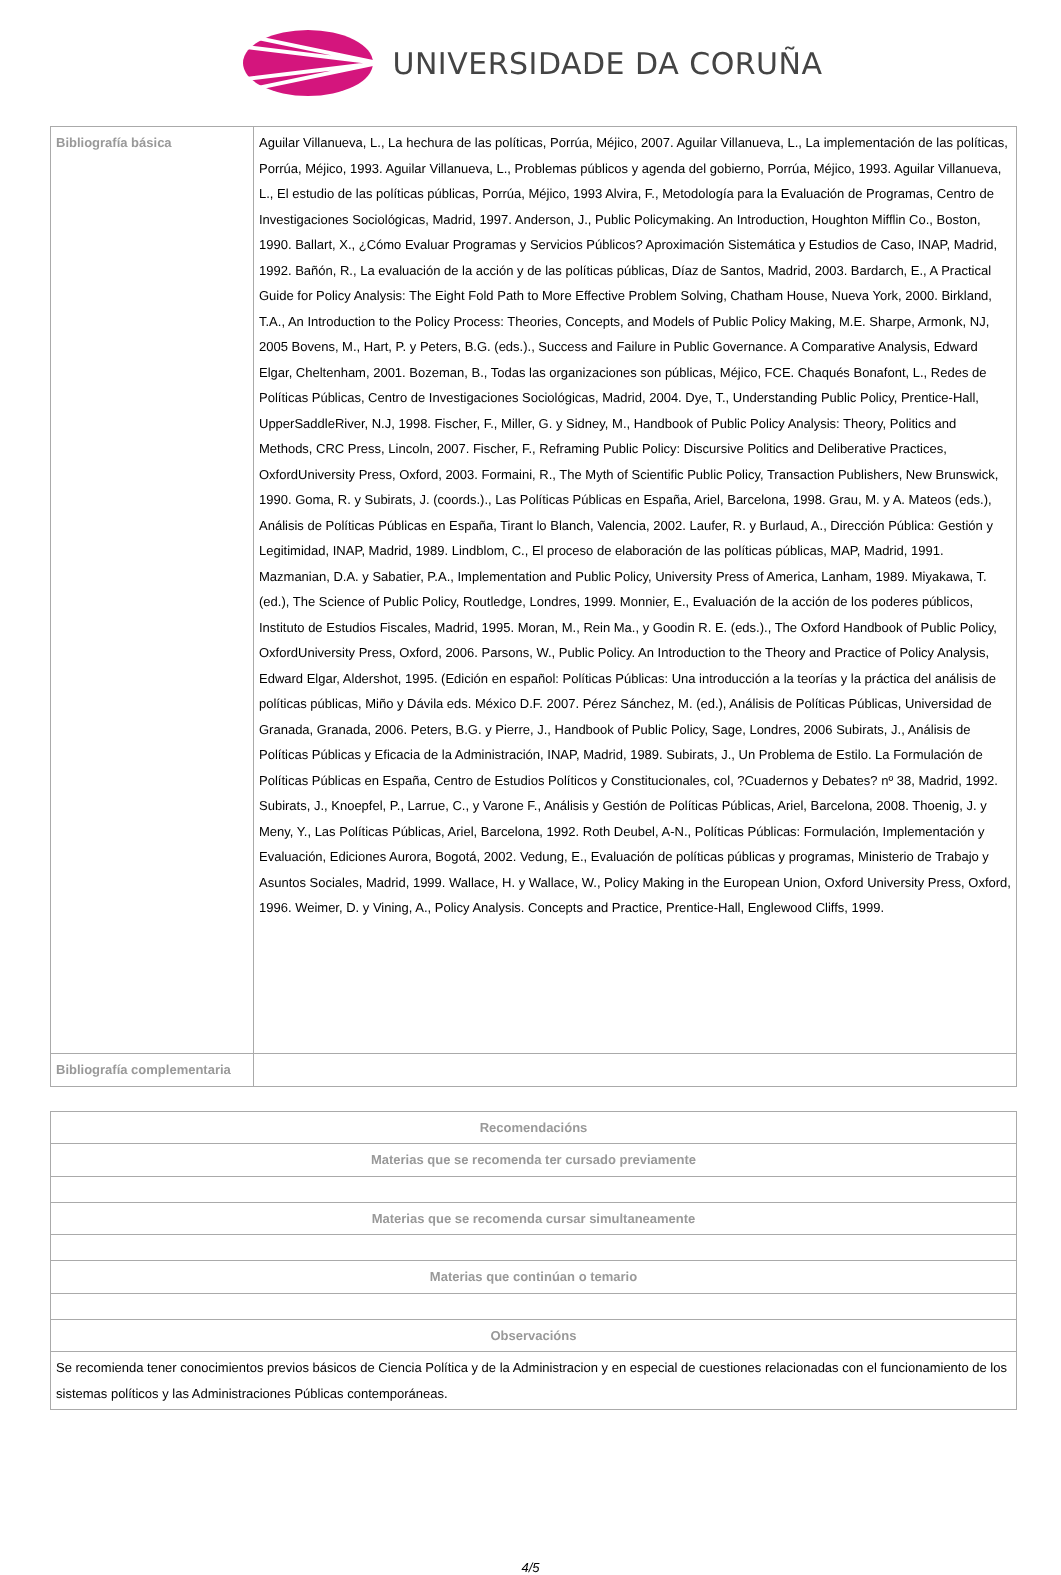UNIVERSIDADE DA CORUÑA
| Bibliografía básica | Aguilar Villanueva, L., La hechura de las políticas, Porrúa, Méjico, 2007. Aguilar Villanueva, L., La implementación de las políticas, Porrúa, Méjico, 1993. Aguilar Villanueva, L., Problemas públicos y agenda del gobierno, Porrúa, Méjico, 1993. Aguilar Villanueva, L., El estudio de las políticas públicas, Porrúa, Méjico, 1993 Alvira, F., Metodología para la Evaluación de Programas, Centro de Investigaciones Sociológicas, Madrid, 1997. Anderson, J., Public Policymaking. An Introduction, Houghton Mifflin Co., Boston, 1990. Ballart, X., ¿Cómo Evaluar Programas y Servicios Públicos? Aproximación Sistemática y Estudios de Caso, INAP, Madrid, 1992. Bañón, R., La evaluación de la acción y de las políticas públicas, Díaz de Santos, Madrid, 2003. Bardarch, E., A Practical Guide for Policy Analysis: The Eight Fold Path to More Effective Problem Solving, Chatham House, Nueva York, 2000. Birkland, T.A., An Introduction to the Policy Process: Theories, Concepts, and Models of Public Policy Making, M.E. Sharpe, Armonk, NJ, 2005 Bovens, M., Hart, P. y Peters, B.G. (eds.)., Success and Failure in Public Governance. A Comparative Analysis, Edward Elgar, Cheltenham, 2001. Bozeman, B., Todas las organizaciones son públicas, Méjico, FCE. Chaqués Bonafont, L., Redes de Políticas Públicas, Centro de Investigaciones Sociológicas, Madrid, 2004. Dye, T., Understanding Public Policy, Prentice-Hall, UpperSaddleRiver, N.J, 1998. Fischer, F., Miller, G. y Sidney, M., Handbook of Public Policy Analysis: Theory, Politics and Methods, CRC Press, Lincoln, 2007. Fischer, F., Reframing Public Policy: Discursive Politics and Deliberative Practices, OxfordUniversity Press, Oxford, 2003. Formaini, R., The Myth of Scientific Public Policy, Transaction Publishers, New Brunswick, 1990. Goma, R. y Subirats, J. (coords.)., Las Políticas Públicas en España, Ariel, Barcelona, 1998. Grau, M. y A. Mateos (eds.), Análisis de Políticas Públicas en España, Tirant lo Blanch, Valencia, 2002. Laufer, R. y Burlaud, A., Dirección Pública: Gestión y Legitimidad, INAP, Madrid, 1989. Lindblom, C., El proceso de elaboración de las políticas públicas, MAP, Madrid, 1991. Mazmanian, D.A. y Sabatier, P.A., Implementation and Public Policy, University Press of America, Lanham, 1989. Miyakawa, T. (ed.), The Science of Public Policy, Routledge, Londres, 1999. Monnier, E., Evaluación de la acción de los poderes públicos, Instituto de Estudios Fiscales, Madrid, 1995. Moran, M., Rein Ma., y Goodin R. E. (eds.)., The Oxford Handbook of Public Policy, OxfordUniversity Press, Oxford, 2006. Parsons, W., Public Policy. An Introduction to the Theory and Practice of Policy Analysis, Edward Elgar, Aldershot, 1995. (Edición en español: Políticas Públicas: Una introducción a la teorías y la práctica del análisis de políticas públicas, Miño y Dávila eds. México D.F. 2007. Pérez Sánchez, M. (ed.), Análisis de Políticas Públicas, Universidad de Granada, Granada, 2006. Peters, B.G. y Pierre, J., Handbook of Public Policy, Sage, Londres, 2006 Subirats, J., Análisis de Políticas Públicas y Eficacia de la Administración, INAP, Madrid, 1989. Subirats, J., Un Problema de Estilo. La Formulación de Políticas Públicas en España, Centro de Estudios Políticos y Constitucionales, col, ?Cuadernos y Debates? nº 38, Madrid, 1992. Subirats, J., Knoepfel, P., Larrue, C., y Varone F., Análisis y Gestión de Políticas Públicas, Ariel, Barcelona, 2008. Thoenig, J. y Meny, Y., Las Políticas Públicas, Ariel, Barcelona, 1992. Roth Deubel, A-N., Políticas Públicas: Formulación, Implementación y Evaluación, Ediciones Aurora, Bogotá, 2002. Vedung, E., Evaluación de políticas públicas y programas, Ministerio de Trabajo y Asuntos Sociales, Madrid, 1999. Wallace, H. y Wallace, W., Policy Making in the European Union, Oxford University Press, Oxford, 1996. Weimer, D. y Vining, A., Policy Analysis. Concepts and Practice, Prentice-Hall, Englewood Cliffs, 1999. |
| Bibliografía complementaria | |
| Recomendacións |
| --- |
| Materias que se recomenda ter cursado previamente |
| Materias que se recomenda cursar simultaneamente |
| Materias que continúan o temario |
| Observacións |
| Se recomienda tener conocimientos previos básicos de Ciencia Política y de la Administracion y en especial de cuestiones relacionadas con el funcionamiento de los sistemas políticos y las Administraciones Públicas contemporáneas. |
4/5